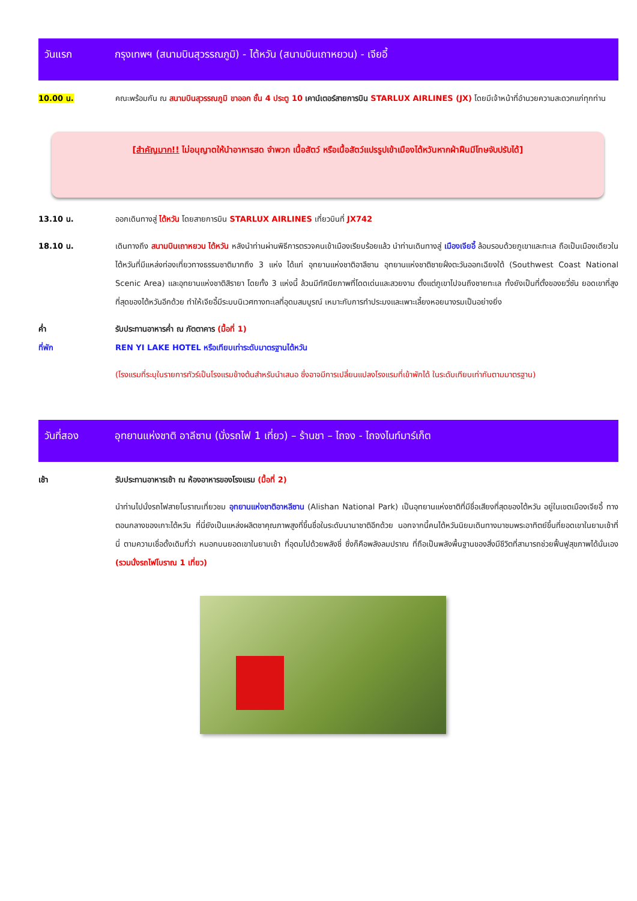วันแรก กรุงเทพฯ (สนามบินสุวรรณภูมิ) - ไต้หวัน (สนามบินเถาหยวน) - เจียอี้
10.00 น. คณะพร้อมกัน ณ สนามบินสุวรรณภูมิ ขาออก ชั้น 4 ประตู 10 เคาน์เตอร์สายการบิน STARLUX AIRLINES (JX) โดยมีเจ้าหน้าที่อำนวยความสะดวกแก่ทุกท่าน
[สำคัญมาก!! ไม่อนุญาตให้นำอาหารสด จำพวก เนื้อสัตว์ หรือเนื้อสัตว์แปรรูปเข้าเมืองไต้หวันหากฝ่าฝืนมีโทษจับปรับได้]
13.10 น. ออกเดินทางสู่ ไต้หวัน โดยสายการบิน STARLUX AIRLINES เที่ยวบินที่ JX742
18.10 น. เดินทางถึง สนามบินเถาหยวน ไต้หวัน หลังนำท่านผ่านพิธีการตรวจคนเข้าเมืองเรียบร้อยแล้ว นำท่านเดินทางสู่ เมืองเจียอี้ ล้อมรอบด้วยภูเขาและทะเล ถือเป็นเมืองเดียวในไต้หวันที่มีแหล่งท่องเที่ยวทางธรรมชาติมากถึง 3 แห่ง ได้แก่ อุทยานแห่งชาติอาลีซาน อุทยานแห่งชาติชายฝั่งตะวันออกเฉียงใต้ (Southwest Coast National Scenic Area) และอุทยานแห่งชาติสิรายา โดยทั้ง 3 แห่งนี้ ล้วนมีทัศนียภาพที่โดดเด่นและสวยงาม ตั้งแต่ภูเขาไปจนถึงชายทะเล ทั้งยังเป็นที่ตั้งของยวี่ซัน ยอดเขาที่สูงที่สุดของไต้หวันอีกด้วย ทำให้เจียอี้มีระบบนิเวศทางทะเลที่อุดมสมบูรณ์ เหมาะกับการทำประมงและเพาะเลี้ยงหอยนางรมเป็นอย่างยิ่ง
ค่ำ รับประทานอาหารค่ำ ณ ภัตตาคาร (มื้อที่ 1)
ที่พัก REN YI LAKE HOTEL หรือเทียบเท่าระดับมาตรฐานไต้หวัน
(โรงแรมที่ระบุในรายการทัวร์เป็นโรงแรมข้างต้นสำหรับนำเสนอ ซึ่งอาจมีการเปลี่ยนแปลงโรงแรมที่เข้าพักได้ ในระดับเทียบเท่ากันตามมาตรฐาน)
วันที่สอง อุทยานแห่งชาติ อาลีซาน (นั่งรถไฟ 1 เที่ยว) – ร้านชา – ไถจง - ไถจงไนท์มาร์เก็ต
เช้า รับประทานอาหารเช้า ณ ห้องอาหารของโรงแรม (มื้อที่ 2)
นำท่านไปนั่งรถไฟสายโบราณเที่ยวชม อุทยานแห่งชาติอาหลีซาน (Alishan National Park) เป็นอุทยานแห่งชาติที่มีชื่อเสียงที่สุดของไต้หวัน อยู่ในเขตเมืองเจียอี้ ทางตอนกลางของเกาะไต้หวัน ที่นี่ยังเป็นแหล่งผลิตชาคุณภาพสูงที่ขึ้นชื่อในระดับนานาชาติอีกด้วย นอกจากนี้คนไต้หวันนิยมเดินทางมาชมพระอาทิตย์ขึ้นที่ยอดเขาในยามเช้าที่นี่ ตามความเชื่อดั้งเดิมที่ว่า หมอกบนยอดเขาในยามเช้า ที่อุดมไปด้วยพลังชี่ ซึ่งก็คือพลังลมปราณ ที่ถือเป็นพลังพื้นฐานของสิ่งมีชีวิตที่สามารถช่วยฟื้นฟูสุขภาพได้นั่นเอง (รวมนั่งรถไฟโบราณ 1 เที่ยว)